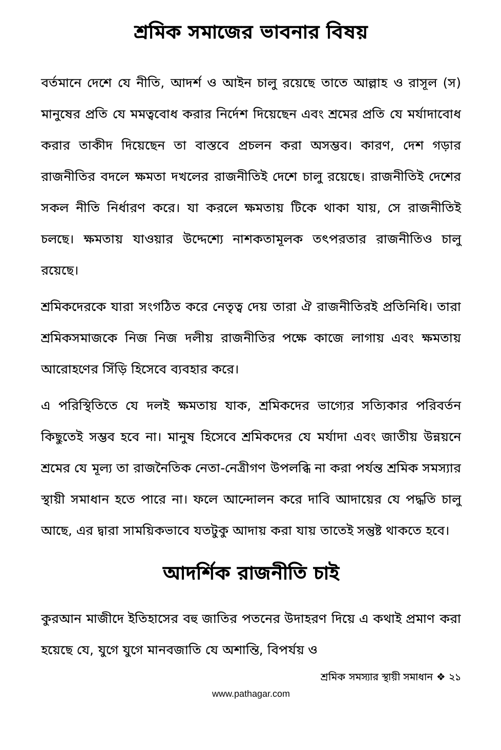শ্রমিক সমাজের ভাবনার বিষয়
বর্তমানে দেশে যে নীতি, আদর্শ ও আইন চালু রয়েছে তাতে আল্লাহ ও রাসূল (স) মানুষের প্রতি যে মমত্ববোধ করার নির্দেশ দিয়েছেন এবং শ্রমের প্রতি যে মর্যাদাবোধ করার তাকীদ দিয়েছেন তা বাস্তবে প্রচলন করা অসম্ভব। কারণ, দেশ গড়ার রাজনীতির বদলে ক্ষমতা দখলের রাজনীতিই দেশে চালু রয়েছে। রাজনীতিই দেশের সকল নীতি নির্ধারণ করে। যা করলে ক্ষমতায় টিকে থাকা যায়, সে রাজনীতিই চলছে। ক্ষমতায় যাওয়ার উদ্দেশ্যে নাশকতামূলক তৎপরতার রাজনীতিও চালু রয়েছে।
শ্রমিকদেরকে যারা সংগঠিত করে নেতৃত্ব দেয় তারা ঐ রাজনীতিরই প্রতিনিধি। তারা শ্রমিকসমাজকে নিজ নিজ দলীয় রাজনীতির পক্ষে কাজে লাগায় এবং ক্ষমতায় আরোহণের সিঁড়ি হিসেবে ব্যবহার করে।
এ পরিস্থিতিতে যে দলই ক্ষমতায় যাক, শ্রমিকদের ভাগ্যের সত্যিকার পরিবর্তন কিছুতেই সম্ভব হবে না। মানুষ হিসেবে শ্রমিকদের যে মর্যাদা এবং জাতীয় উন্নয়নে শ্রমের যে মূল্য তা রাজনৈতিক নেতা-নেত্রীগণ উপলব্ধি না করা পর্যন্ত শ্রমিক সমস্যার স্থায়ী সমাধান হতে পারে না। ফলে আন্দোলন করে দাবি আদায়ের যে পদ্ধতি চালু আছে, এর দ্বারা সাময়িকভাবে যতটুকু আদায় করা যায় তাতেই সন্তুষ্ট থাকতে হবে।
আদর্শিক রাজনীতি চাই
কুরআন মাজীদে ইতিহাসের বহু জাতির পতনের উদাহরণ দিয়ে এ কথাই প্রমাণ করা হয়েছে যে, যুগে যুগে মানবজাতি যে অশান্তি, বিপর্যয় ও
শ্রমিক সমস্যার স্থায়ী সমাধান ❖ ২১
www.pathagar.com